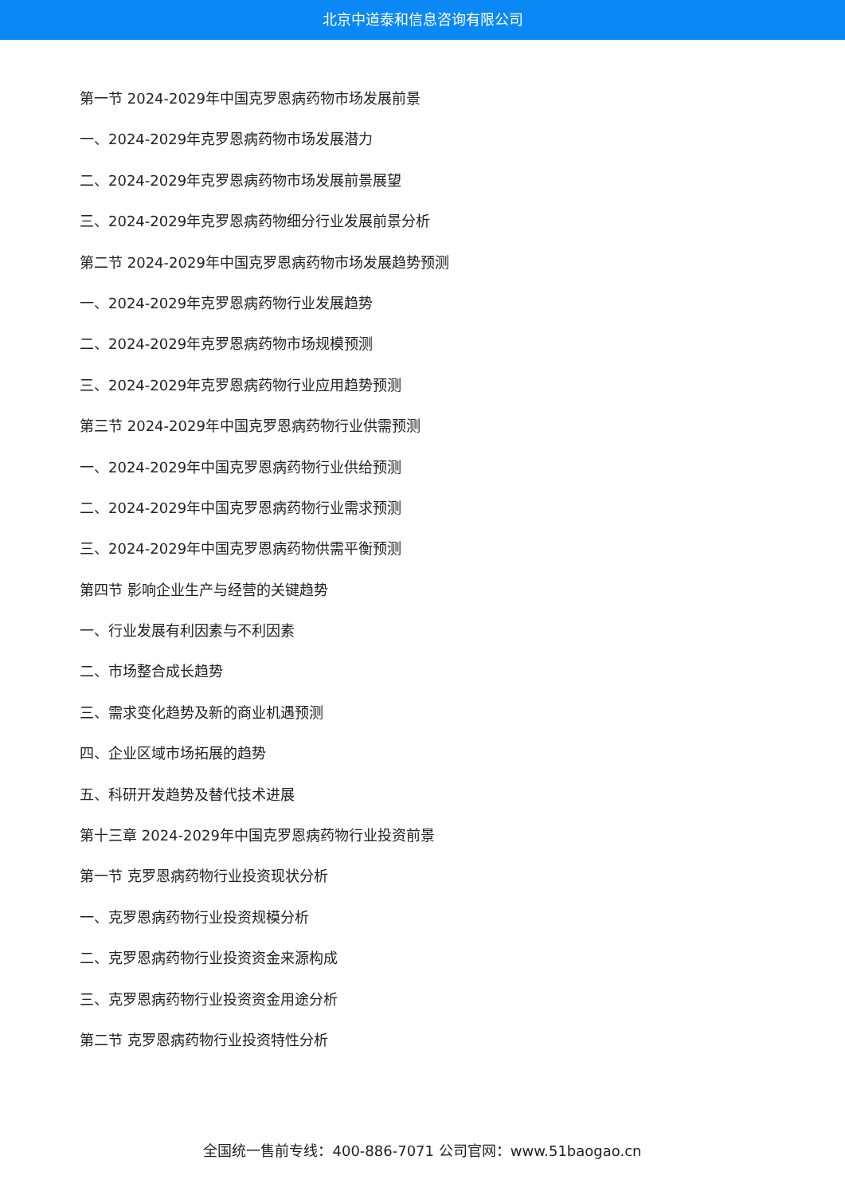北京中道泰和信息咨询有限公司
第一节 2024-2029年中国克罗恩病药物市场发展前景
一、2024-2029年克罗恩病药物市场发展潜力
二、2024-2029年克罗恩病药物市场发展前景展望
三、2024-2029年克罗恩病药物细分行业发展前景分析
第二节 2024-2029年中国克罗恩病药物市场发展趋势预测
一、2024-2029年克罗恩病药物行业发展趋势
二、2024-2029年克罗恩病药物市场规模预测
三、2024-2029年克罗恩病药物行业应用趋势预测
第三节 2024-2029年中国克罗恩病药物行业供需预测
一、2024-2029年中国克罗恩病药物行业供给预测
二、2024-2029年中国克罗恩病药物行业需求预测
三、2024-2029年中国克罗恩病药物供需平衡预测
第四节 影响企业生产与经营的关键趋势
一、行业发展有利因素与不利因素
二、市场整合成长趋势
三、需求变化趋势及新的商业机遇预测
四、企业区域市场拓展的趋势
五、科研开发趋势及替代技术进展
第十三章 2024-2029年中国克罗恩病药物行业投资前景
第一节 克罗恩病药物行业投资现状分析
一、克罗恩病药物行业投资规模分析
二、克罗恩病药物行业投资资金来源构成
三、克罗恩病药物行业投资资金用途分析
第二节 克罗恩病药物行业投资特性分析
全国统一售前专线：400-886-7071 公司官网：www.51baogao.cn